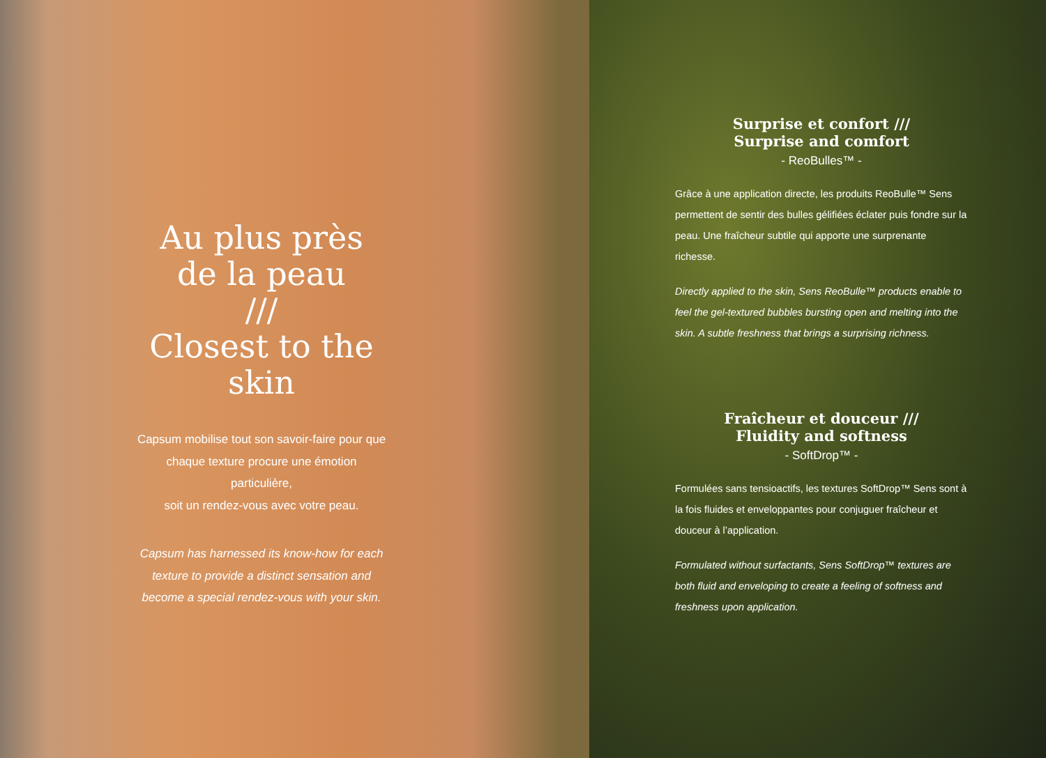Au plus près
de la peau
///
Closest to the
skin
Capsum mobilise tout son savoir-faire pour que chaque texture procure une émotion particulière,
soit un rendez-vous avec votre peau.
Capsum has harnessed its know-how for each texture to provide a distinct sensation and become a special rendez-vous with your skin.
Surprise et confort ///
Surprise and comfort
- ReoBulles™ -
Grâce à une application directe, les produits ReoBulle™ Sens permettent de sentir des bulles gélifiées éclater puis fondre sur la peau. Une fraîcheur subtile qui apporte une surprenante richesse.
Directly applied to the skin, Sens ReoBulle™ products enable to feel the gel-textured bubbles bursting open and melting into the skin. A subtle freshness that brings a surprising richness.
Fraîcheur et douceur ///
Fluidity and softness
- SoftDrop™ -
Formulées sans tensioactifs, les textures SoftDrop™ Sens sont à la fois fluides et enveloppantes pour conjuguer fraîcheur et douceur à l’application.
Formulated without surfactants, Sens SoftDrop™ textures are both fluid and enveloping to create a feeling of softness and freshness upon application.